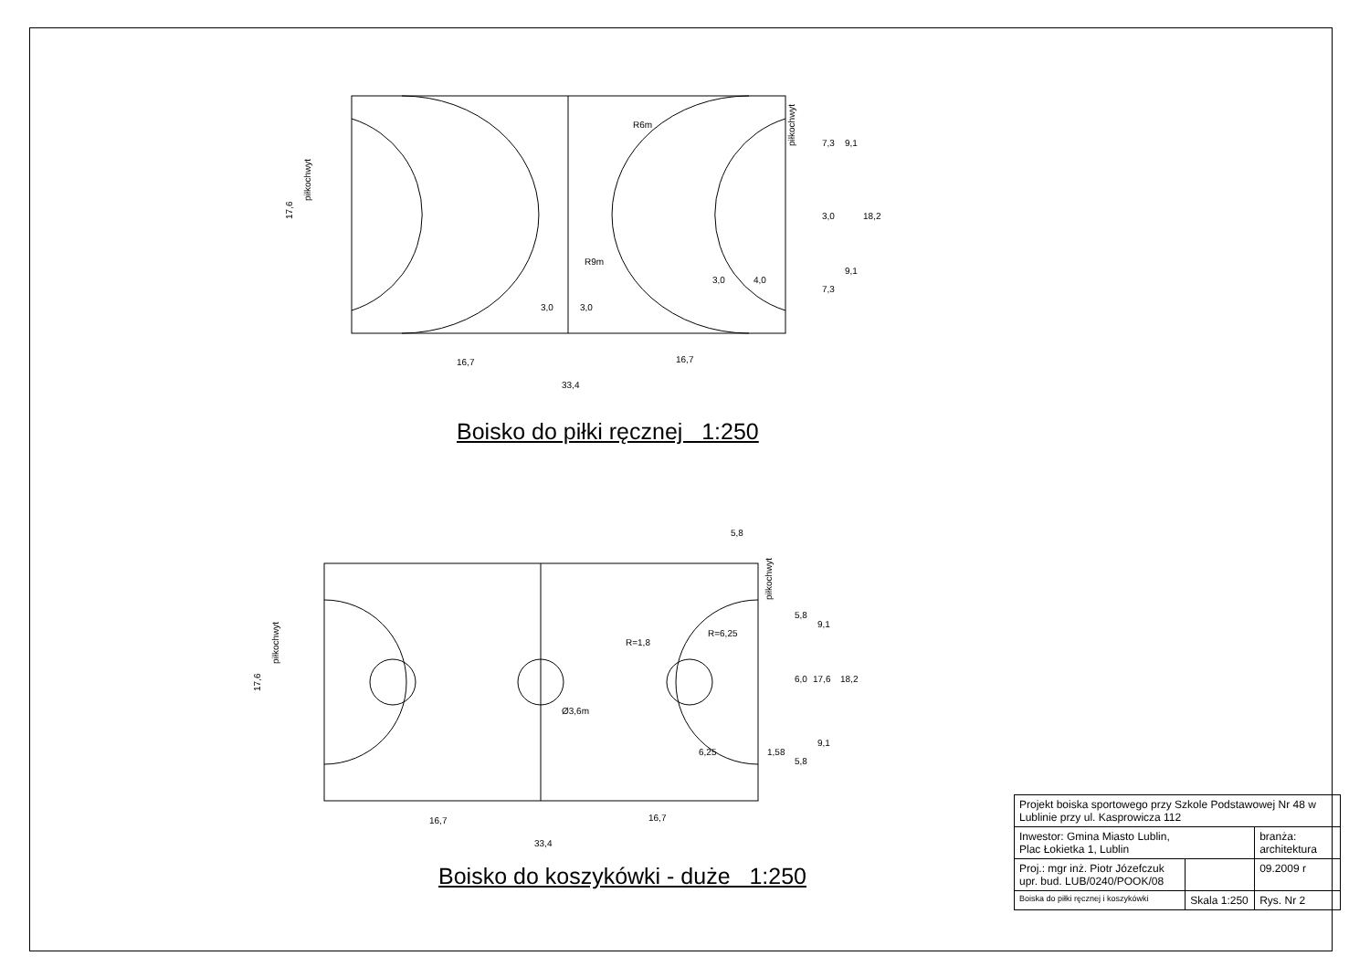17,6
piłkochwyt
piłkochwyt
R6m
R9m
3,0
3,0
3,0
4,0
7,3
9,1
3,0
18,2
7,3
9,1
16,7
16,7
33,4
Boisko do piłki ręcznej 1:250
5,8
17,6
piłkochwyt
piłkochwyt
R=1,8
R=6,25
Ø3,6m
6,25
1,58
5,8
17,6
18,2
6,0
5,8
9,1
9,1
16,7
16,7
33,4
Boisko do koszykówki - duże 1:250
| Projekt boiska sportowego przy Szkole Podstawowej Nr 48 w Lublinie przy ul. Kasprowicza 112 | | |
| Inwestor: Gmina Miasto Lublin, Plac Łokietka 1, Lublin | | branża: architektura |
| Proj.: mgr inż. Piotr Józefczuk upr. bud. LUB/0240/POOK/08 | | 09.2009 r |
| Boiska do piłki ręcznej i koszykówki | Skala 1:250 | Rys. Nr 2 |